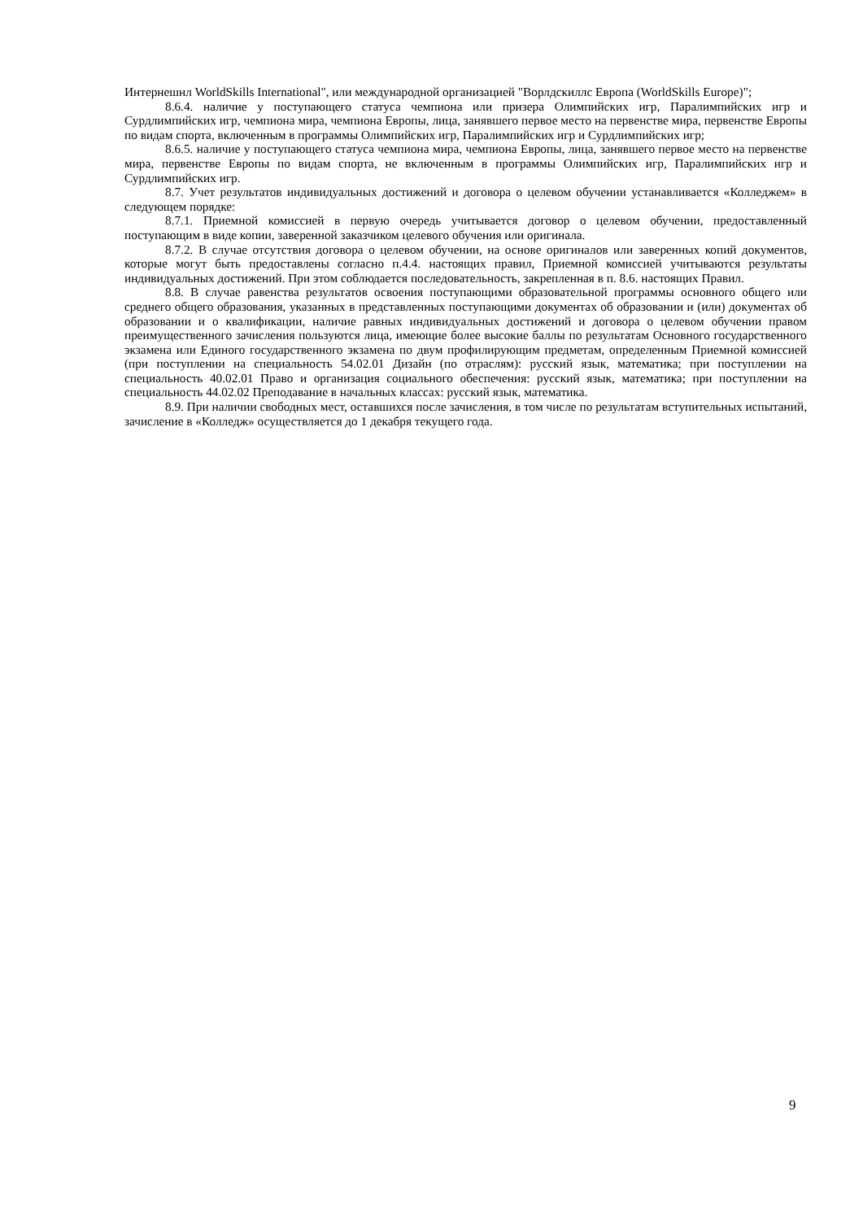Интернешнл WorldSkills International", или международной организацией "Ворлдскиллс Европа (WorldSkills Europe)";
8.6.4. наличие у поступающего статуса чемпиона или призера Олимпийских игр, Паралимпийских игр и Сурдлимпийских игр, чемпиона мира, чемпиона Европы, лица, занявшего первое место на первенстве мира, первенстве Европы по видам спорта, включенным в программы Олимпийских игр, Паралимпийских игр и Сурдлимпийских игр;
8.6.5. наличие у поступающего статуса чемпиона мира, чемпиона Европы, лица, занявшего первое место на первенстве мира, первенстве Европы по видам спорта, не включенным в программы Олимпийских игр, Паралимпийских игр и Сурдлимпийских игр.
8.7. Учет результатов индивидуальных достижений и договора о целевом обучении устанавливается «Колледжем» в следующем порядке:
8.7.1. Приемной комиссией в первую очередь учитывается договор о целевом обучении, предоставленный поступающим в виде копии, заверенной заказчиком целевого обучения или оригинала.
8.7.2. В случае отсутствия договора о целевом обучении, на основе оригиналов или заверенных копий документов, которые могут быть предоставлены согласно п.4.4. настоящих правил, Приемной комиссией учитываются результаты индивидуальных достижений. При этом соблюдается последовательность, закрепленная в п. 8.6. настоящих Правил.
8.8. В случае равенства результатов освоения поступающими образовательной программы основного общего или среднего общего образования, указанных в представленных поступающими документах об образовании и (или) документах об образовании и о квалификации, наличие равных индивидуальных достижений и договора о целевом обучении правом преимущественного зачисления пользуются лица, имеющие более высокие баллы по результатам Основного государственного экзамена или Единого государственного экзамена по двум профилирующим предметам, определенным Приемной комиссией (при поступлении на специальность 54.02.01 Дизайн (по отраслям): русский язык, математика; при поступлении на специальность 40.02.01 Право и организация социального обеспечения: русский язык, математика; при поступлении на специальность 44.02.02 Преподавание в начальных классах: русский язык, математика.
8.9. При наличии свободных мест, оставшихся после зачисления, в том числе по результатам вступительных испытаний, зачисление в «Колледж» осуществляется до 1 декабря текущего года.
9